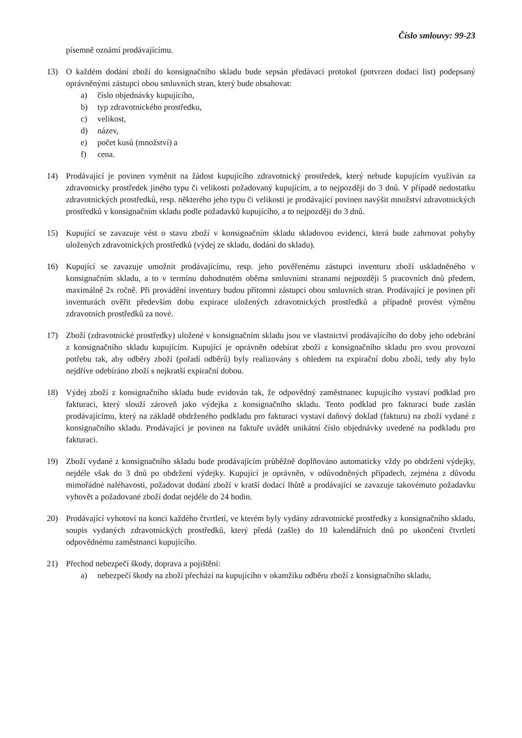Číslo smlouvy: 99-23
písemně oznámí prodávajícímu.
13) O každém dodání zboží do konsignačního skladu bude sepsán předávací protokol (potvrzen dodací list) podepsaný oprávněnými zástupci obou smluvních stran, který bude obsahovat:
a) číslo objednávky kupujícího,
b) typ zdravotnického prostředku,
c) velikost,
d) název,
e) počet kusů (množství) a
f) cena.
14) Prodávající je povinen vyměnit na žádost kupujícího zdravotnický prostředek, který nebude kupujícím využíván za zdravotnicky prostředek jiného typu či velikosti požadovaný kupujícím, a to nejpozději do 3 dnů. V případě nedostatku zdravotnických prostředků, resp. některého jeho typu či velikosti je prodávající povinen navýšit množství zdravotnických prostředků v konsignačním skladu podle požadavků kupujícího, a to nejpozději do 3 dnů.
15) Kupující se zavazuje vést o stavu zboží v konsignačním skladu skladovou evidenci, která bude zahrnovat pohyby uložených zdravotnických prostředků (výdej ze skladu, dodání do skladu).
16) Kupující se zavazuje umožnit prodávajícímu, resp. jeho pověřenému zástupci inventuru zboží uskladněného v konsignačním skladu, a to v termínu dohodnutém oběma smluvními stranami nejpozději 5 pracovních dnů předem, maximálně 2x ročně. Při provádění inventury budou přítomni zástupci obou smluvních stran. Prodávající je povinen při inventurách ověřit především dobu expirace uložených zdravotnických prostředků a případně provést výměnu zdravotních prostředků za nové.
17) Zboží (zdravotnické prostředky) uložené v konsignačním skladu jsou ve vlastnictví prodávajícího do doby jeho odebrání z konsignačního skladu kupujícím. Kupující je oprávněn odebírat zboží z konsignačního skladu pro svou provozní potřebu tak, aby odběry zboží (pořadí odběrů) byly realizovány s ohledem na expirační dobu zboží, tedy aby bylo nejdříve odebíráno zboží s nejkratší expirační dobou.
18) Výdej zboží z konsignačního skladu bude evidován tak, že odpovědný zaměstnanec kupujícího vystaví podklad pro fakturaci, který slouží zároveň jako výdejka z konsignačního skladu. Tento podklad pro fakturaci bude zaslán prodávajícímu, který na základě obdrženého podkladu pro fakturaci vystaví daňový doklad (fakturu) na zboží vydané z konsignačního skladu. Prodávající je povinen na faktuře uvádět unikátní číslo objednávky uvedené na podkladu pro fakturaci.
19) Zboží vydané z konsignačního skladu bude prodávajícím průběžně doplňováno automaticky vždy po obdržení výdejky, nejdéle však do 3 dnů po obdržení výdejky. Kupující je oprávněn, v odůvodněných případech, zejména z důvodu mimořádné naléhavosti, požadovat dodání zboží v kratší dodací lhůtě a prodávající se zavazuje takovémuto požadavku vyhovět a požadované zboží dodat nejdéle do 24 hodin.
20) Prodávající vyhotoví na konci každého čtvrtletí, ve kterém byly vydány zdravotnické prostředky z konsignačního skladu, soupis vydaných zdravotnických prostředků, který předá (zašle) do 10 kalendářních dnů po ukončení čtvrtletí odpovědnému zaměstnanci kupujícího.
21) Přechod nebezpečí škody, doprava a pojištění:
a) nebezpečí škody na zboží přechází na kupujícího v okamžiku odběru zboží z konsignačního skladu,